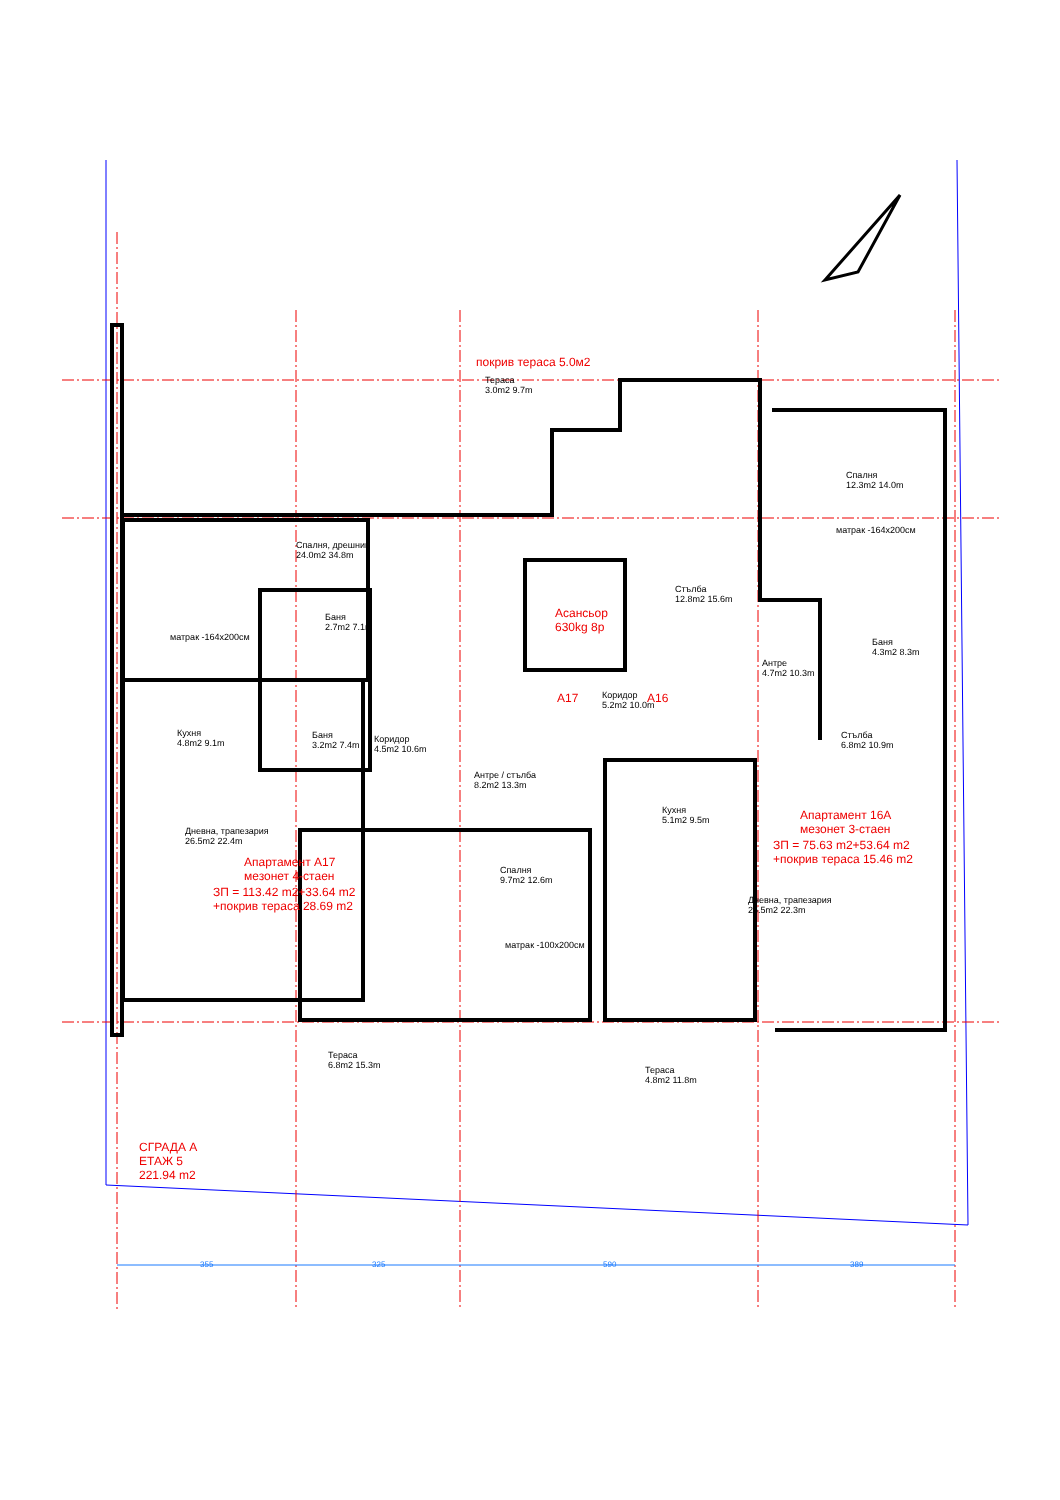покрив тераса 5.0м2
Тераса
3.0m2 9.7m
Спалня, дрешник
24.0m2 34.8m
матрак -164x200см
Баня
2.7m2 7.1m
Асансьор
630kg 8p
Стълба
12.8m2 15.6m
Спалня
12.3m2 14.0m
матрак -164x200см
Антре
4.7m2 10.3m
Баня
4.3m2 8.3m
A17
Коридор
5.2m2 10.0m
A16
Кухня
4.8m2 9.1m
Баня
3.2m2 7.4m
Коридор
4.5m2 10.6m
Стълба
6.8m2 10.9m
Антре / стълба
8.2m2 13.3m
Кухня
5.1m2 9.5m
Апартамент 16А
мезонет 3-стаен
ЗП = 75.63 m2+53.64 m2
+покрив тераса 15.46 m2
Дневна, трапезария
26.5m2 22.4m
Апартамент А17
мезонет 4-стаен
ЗП = 113.42 m2+33.64 m2
+покрив тераса 28.69 m2
Спалня
9.7m2 12.6m
матрак -100x200см
Дневна, трапезария
25.5m2 22.3m
Тераса
6.8m2 15.3m
Тераса
4.8m2 11.8m
СГРАДА А
ЕТАЖ 5
221.94 m2
355 325 590 389